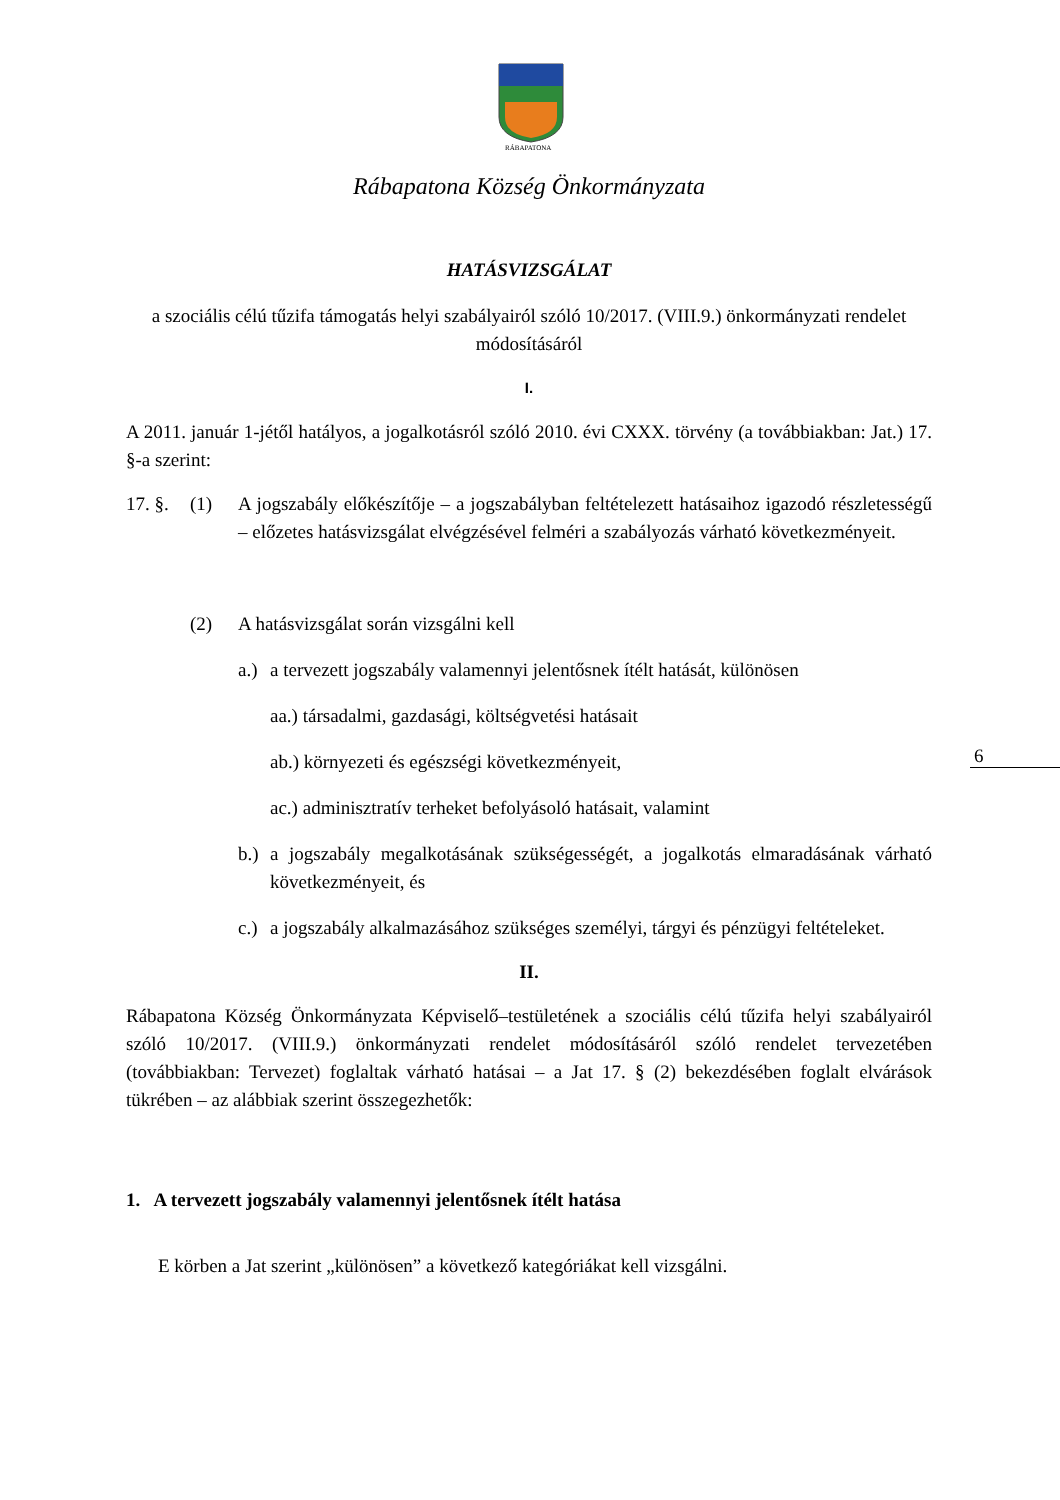RÁBAPATONA
Rábapatona Község Önkormányzata
HATÁSVIZSGÁLAT
a szociális célú tűzifa támogatás helyi szabályairól szóló 10/2017. (VIII.9.) önkormányzati rendelet módosításáról
I.
A 2011. január 1-jétől hatályos, a jogalkotásról szóló 2010. évi CXXX. törvény (a továbbiakban: Jat.) 17. §-a szerint:
17. §. (1) A jogszabály előkészítője – a jogszabályban feltételezett hatásaihoz igazodó részletességű – előzetes hatásvizsgálat elvégzésével felméri a szabályozás várható következményeit.
(2) A hatásvizsgálat során vizsgálni kell
a.) a tervezett jogszabály valamennyi jelentősnek ítélt hatását, különösen
aa.) társadalmi, gazdasági, költségvetési hatásait
ab.) környezeti és egészségi következményeit,
ac.) adminisztratív terheket befolyásoló hatásait, valamint
b.) a jogszabály megalkotásának szükségességét, a jogalkotás elmaradásának várható következményeit, és
c.) a jogszabály alkalmazásához szükséges személyi, tárgyi és pénzügyi feltételeket.
II.
Rábapatona Község Önkormányzata Képviselő–testületének a szociális célú tűzifa helyi szabályairól szóló 10/2017. (VIII.9.) önkormányzati rendelet módosításáról szóló rendelet tervezetében (továbbiakban: Tervezet) foglaltak várható hatásai – a Jat 17. § (2) bekezdésében foglalt elvárások tükrében – az alábbiak szerint összegezhetők:
1. A tervezett jogszabály valamennyi jelentősnek ítélt hatása
E körben a Jat szerint „különösen” a következő kategóriákat kell vizsgálni.
6